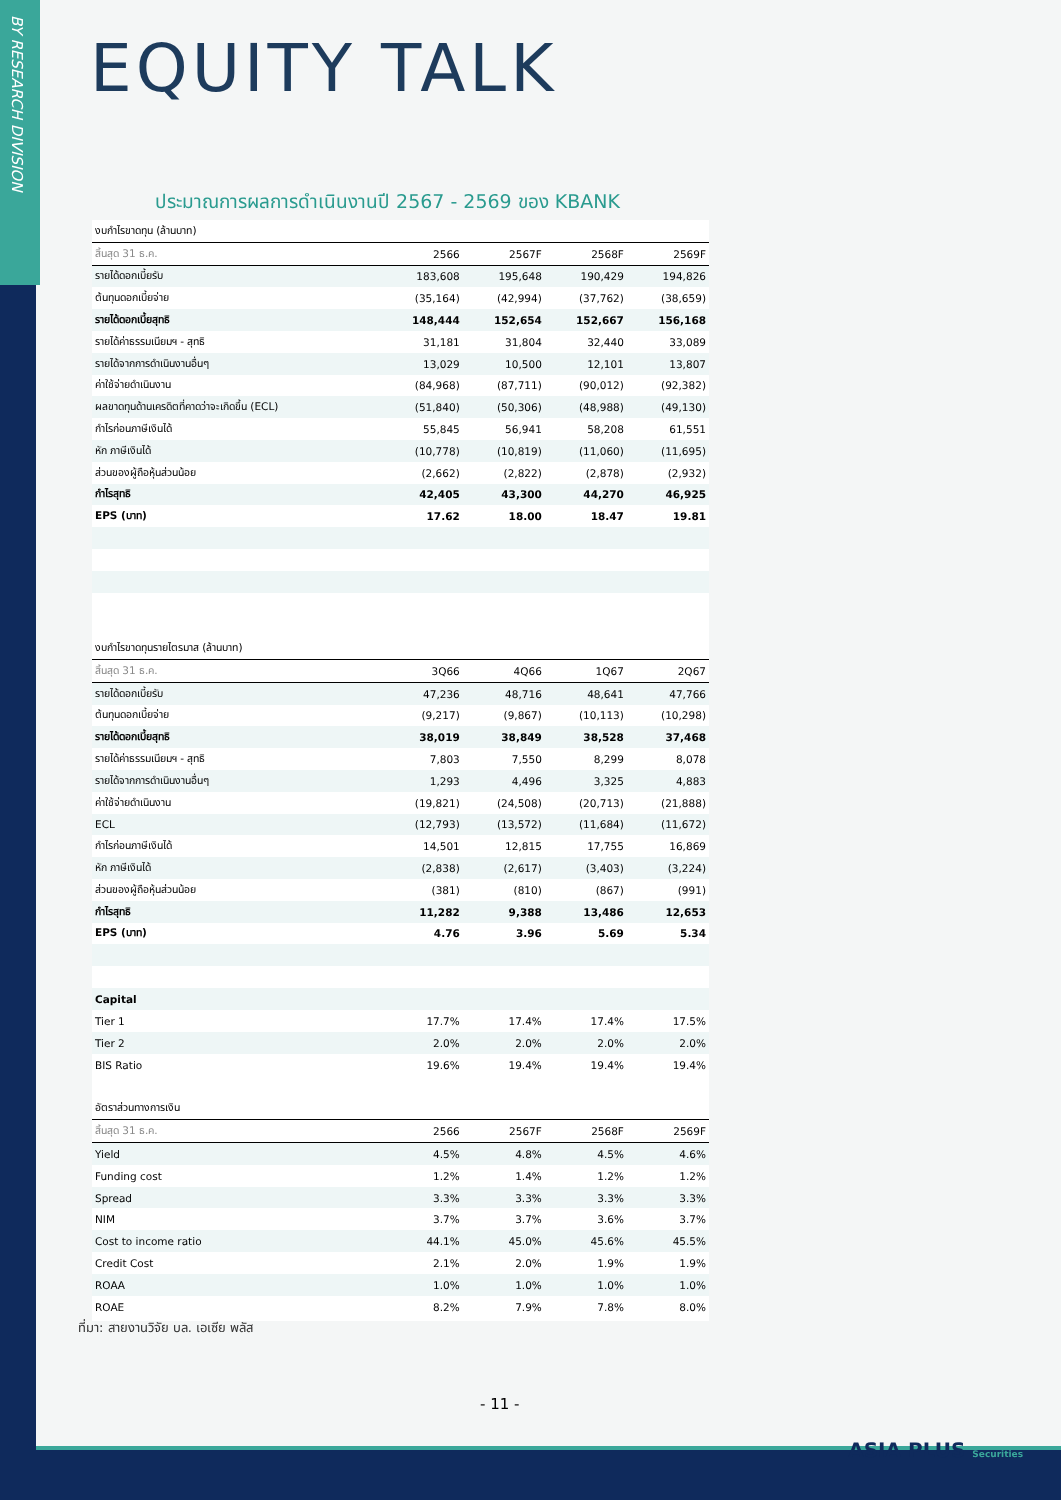BY RESEARCH DIVISION
EQUITY TALK
ประมาณการผลการดำเนินงานปี 2567 - 2569 ของ KBANK
| งบกำไรขาดทุน (ล้านบาท) | | | | |
| สิ้นสุด 31 ธ.ค. | 2566 | 2567F | 2568F | 2569F |
| รายได้ดอกเบี้ยรับ | 183,608 | 195,648 | 190,429 | 194,826 |
| ต้นทุนดอกเบี้ยจ่าย | (35,164) | (42,994) | (37,762) | (38,659) |
| รายได้ดอกเบี้ยสุทธิ | 148,444 | 152,654 | 152,667 | 156,168 |
| รายได้ค่าธรรมเนียมฯ - สุทธิ | 31,181 | 31,804 | 32,440 | 33,089 |
| รายได้จากการดำเนินงานอื่นๆ | 13,029 | 10,500 | 12,101 | 13,807 |
| ค่าใช้จ่ายดำเนินงาน | (84,968) | (87,711) | (90,012) | (92,382) |
| ผลขาดทุนด้านเครดิตที่คาดว่าจะเกิดขึ้น (ECL) | (51,840) | (50,306) | (48,988) | (49,130) |
| กำไรก่อนภาษีเงินได้ | 55,845 | 56,941 | 58,208 | 61,551 |
| หัก ภาษีเงินได้ | (10,778) | (10,819) | (11,060) | (11,695) |
| ส่วนของผู้ถือหุ้นส่วนน้อย | (2,662) | (2,822) | (2,878) | (2,932) |
| กำไรสุทธิ | 42,405 | 43,300 | 44,270 | 46,925 |
| EPS (บาท) | 17.62 | 18.00 | 18.47 | 19.81 |
| งบกำไรขาดทุนรายไตรมาส (ล้านบาท) | | | | |
| สิ้นสุด 31 ธ.ค. | 3Q66 | 4Q66 | 1Q67 | 2Q67 |
| รายได้ดอกเบี้ยรับ | 47,236 | 48,716 | 48,641 | 47,766 |
| ต้นทุนดอกเบี้ยจ่าย | (9,217) | (9,867) | (10,113) | (10,298) |
| รายได้ดอกเบี้ยสุทธิ | 38,019 | 38,849 | 38,528 | 37,468 |
| รายได้ค่าธรรมเนียมฯ - สุทธิ | 7,803 | 7,550 | 8,299 | 8,078 |
| รายได้จากการดำเนินงานอื่นๆ | 1,293 | 4,496 | 3,325 | 4,883 |
| ค่าใช้จ่ายดำเนินงาน | (19,821) | (24,508) | (20,713) | (21,888) |
| ECL | (12,793) | (13,572) | (11,684) | (11,672) |
| กำไรก่อนภาษีเงินได้ | 14,501 | 12,815 | 17,755 | 16,869 |
| หัก ภาษีเงินได้ | (2,838) | (2,617) | (3,403) | (3,224) |
| ส่วนของผู้ถือหุ้นส่วนน้อย | (381) | (810) | (867) | (991) |
| กำไรสุทธิ | 11,282 | 9,388 | 13,486 | 12,653 |
| EPS (บาท) | 4.76 | 3.96 | 5.69 | 5.34 |
| Capital | | | | |
| Tier 1 | 17.7% | 17.4% | 17.4% | 17.5% |
| Tier 2 | 2.0% | 2.0% | 2.0% | 2.0% |
| BIS Ratio | 19.6% | 19.4% | 19.4% | 19.4% |
| อัตราส่วนทางการเงิน | | | | |
| สิ้นสุด 31 ธ.ค. | 2566 | 2567F | 2568F | 2569F |
| Yield | 4.5% | 4.8% | 4.5% | 4.6% |
| Funding cost | 1.2% | 1.4% | 1.2% | 1.2% |
| Spread | 3.3% | 3.3% | 3.3% | 3.3% |
| NIM | 3.7% | 3.7% | 3.6% | 3.7% |
| Cost to income ratio | 44.1% | 45.0% | 45.6% | 45.5% |
| Credit Cost | 2.1% | 2.0% | 1.9% | 1.9% |
| ROAA | 1.0% | 1.0% | 1.0% | 1.0% |
| ROAE | 8.2% | 7.9% | 7.8% | 8.0% |
ที่มา: สายงานวิจัย บล. เอเซีย พลัส
- 11 -
ASIA PLUS Securities